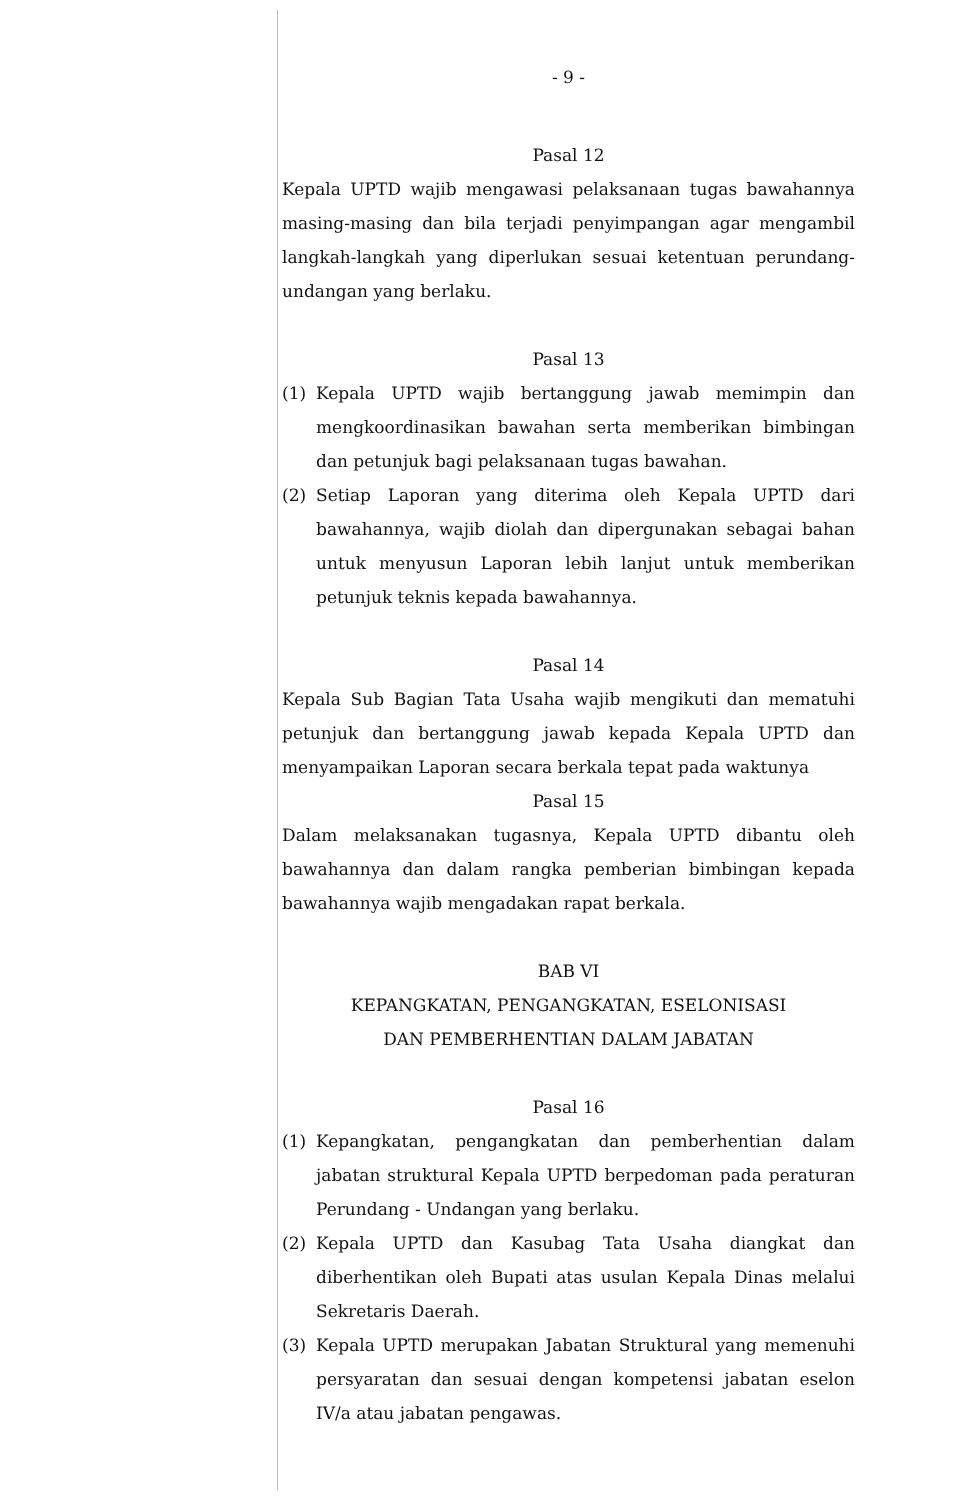- 9 -
Pasal 12
Kepala UPTD wajib mengawasi pelaksanaan tugas bawahannya masing-masing dan bila terjadi penyimpangan agar mengambil langkah-langkah yang diperlukan sesuai ketentuan perundang-undangan yang berlaku.
Pasal 13
(1) Kepala UPTD wajib bertanggung jawab memimpin dan mengkoordinasikan bawahan serta memberikan bimbingan dan petunjuk bagi pelaksanaan tugas bawahan.
(2) Setiap Laporan yang diterima oleh Kepala UPTD dari bawahannya, wajib diolah dan dipergunakan sebagai bahan untuk menyusun Laporan lebih lanjut untuk memberikan petunjuk teknis kepada bawahannya.
Pasal 14
Kepala Sub Bagian Tata Usaha wajib mengikuti dan mematuhi petunjuk dan bertanggung jawab kepada Kepala UPTD dan menyampaikan Laporan secara berkala tepat pada waktunya
Pasal 15
Dalam melaksanakan tugasnya, Kepala UPTD dibantu oleh bawahannya dan dalam rangka pemberian bimbingan kepada bawahannya wajib mengadakan rapat berkala.
BAB VI
KEPANGKATAN, PENGANGKATAN, ESELONISASI
DAN PEMBERHENTIAN DALAM JABATAN
Pasal 16
(1) Kepangkatan, pengangkatan dan pemberhentian dalam jabatan struktural Kepala UPTD berpedoman pada peraturan Perundang - Undangan yang berlaku.
(2) Kepala UPTD dan Kasubag Tata Usaha diangkat dan diberhentikan oleh Bupati atas usulan Kepala Dinas melalui Sekretaris Daerah.
(3) Kepala UPTD merupakan Jabatan Struktural yang memenuhi persyaratan dan sesuai dengan kompetensi jabatan eselon IV/a atau jabatan pengawas.